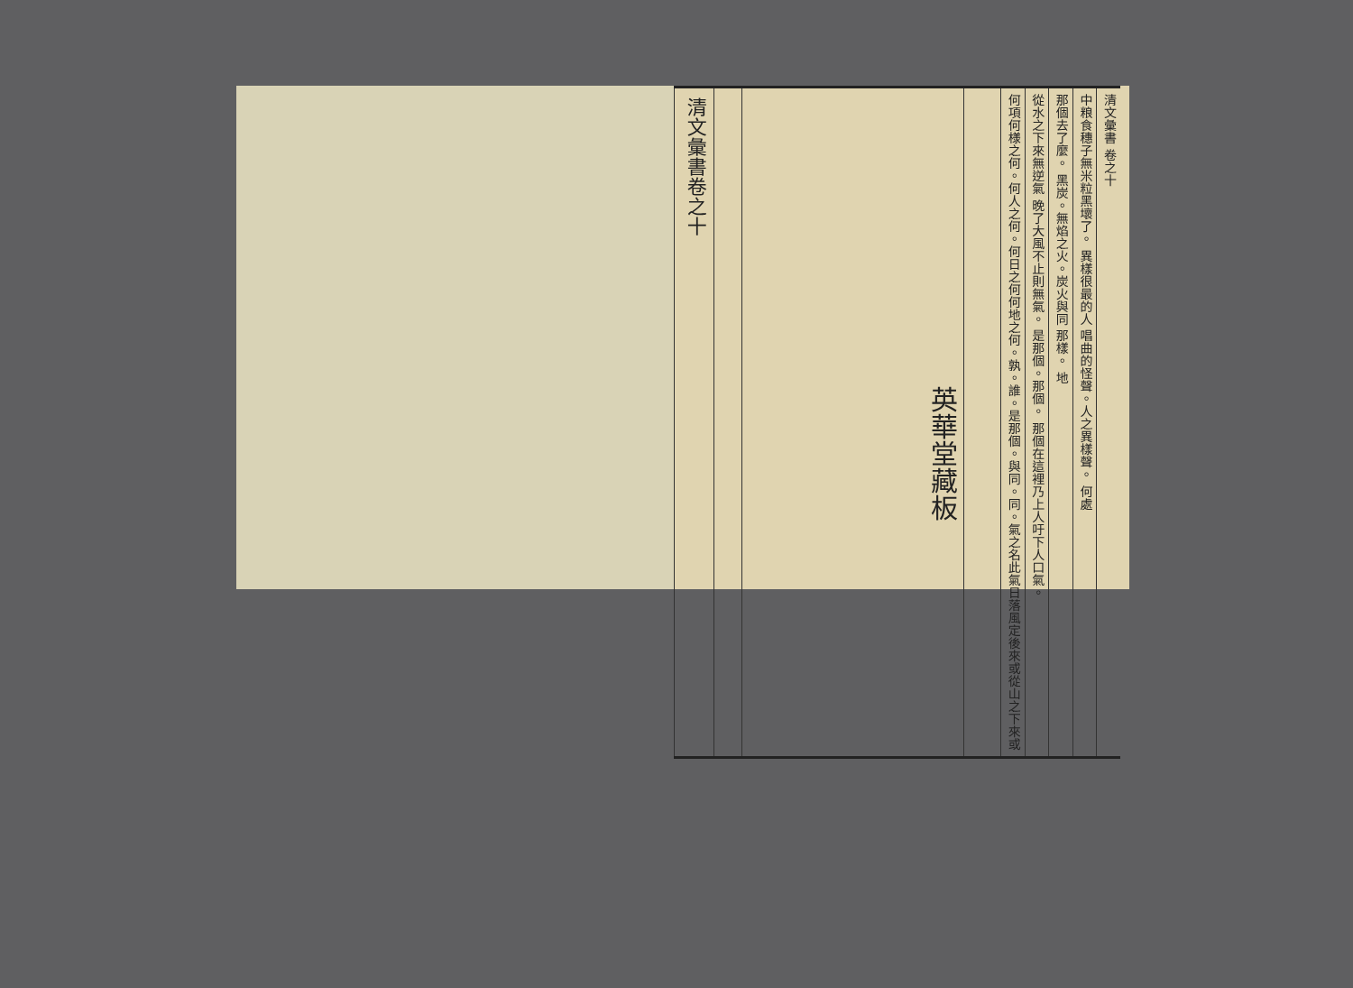清文彙書 卷之十
中粮食穗子無米粒黑壞了。 異樣很最的人 唱曲的怪聲。人之異樣聲。 何處
那個去了麼。 黑炭。無焰之火。炭火與同 那樣。 地
從水之下來無逆氣 晚了大風不止則無氣。 是那個。那個。 那個在這裡乃上人吁下人口氣。
何項何様之何。何人之何。何日之何何地之何。孰。誰。是那個。與同。同。氣之名此氣日落風定後來或從山之下來或
英華堂藏板
清文彙書卷之十